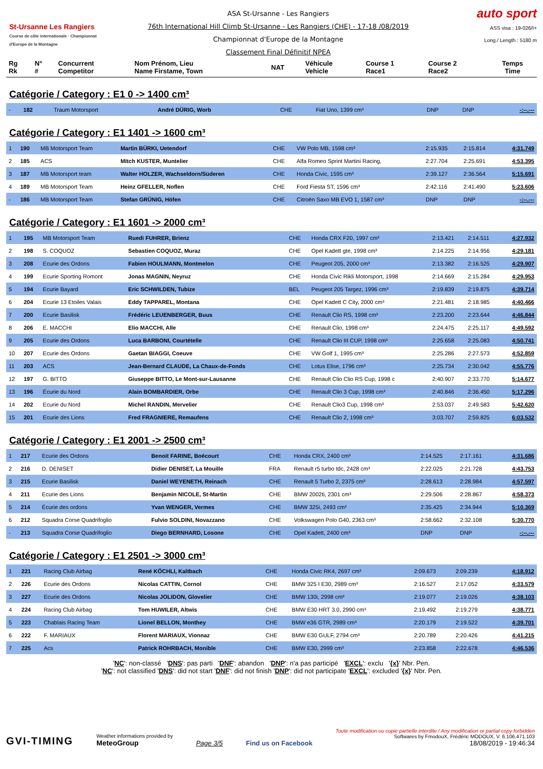St-Ursanne Les Rangiers
Course de côte internationale · Championnat d'Europe de la Montagne
ASA St-Ursanne - Les Rangiers
76th International Hill Climb St-Ursanne - Les Rangiers (CHE) - 17-18 /08/2019
Championnat d'Europe de la Montagne
Classement Final Définitif NPEA
auto sport
ASS visa : 19-026/I+
Long./ Length : 5180 m
| Rg Rk | N° # | Concurrent Competitor | Nom Prénom, Lieu Name Firstame, Town | NAT | Véhicule Vehicle | Course 1 Race1 | Course 2 Race2 | Temps Time |
| --- | --- | --- | --- | --- | --- | --- | --- | --- |
Catégorie / Category : E1 0 -> 1400 cm³
| - | 182 | Traum Motorsport | André DÜRIG, Worb | CHE | Fiat Uno, 1399 cm³ | DNP | DNP | -:--.--- |
Catégorie / Category : E1 1401 -> 1600 cm³
| 1 | 190 | MB Motorsport Team | Martin BÜRKI, Uetendorf | CHE | VW Polo MB, 1598 cm³ | 2:15.935 | 2:15.814 | 4:31.749 |
| 2 | 185 | ACS | Mitch KUSTER, Muntelier | CHE | Alfa Romeo Sprint Martini Racing, | 2:27.704 | 2:25.691 | 4:53.395 |
| 3 | 187 | MB Motorsport team | Walter HOLZER, Wachseldorn/Süderen | CHE | Honda Civic, 1595 cm³ | 2:39.127 | 2:36.564 | 5:15.691 |
| 4 | 189 | MB Motorsport Team | Heinz GFELLER, Noflen | CHE | Ford Fiesta ST, 1596 cm³ | 2:42.116 | 2:41.490 | 5:23.606 |
| - | 186 | MB Motorsport Team | Stefan GRÜNIG, Höfen | CHE | Citroën Saxo MB EVO 1, 1587 cm³ | DNP | DNP | -:--.--- |
Catégorie / Category : E1 1601 -> 2000 cm³
| 1 | 195 | MB Motorsport Team | Ruedi FUHRER, Brienz | CHE | Honda CRX F20, 1997 cm³ | 2:13.421 | 2:14.511 | 4:27.932 |
| 2 | 198 | S. COQUOZ | Sebastien COQUOZ, Muraz | CHE | Opel Kadett gte, 1998 cm³ | 2:14.225 | 2:14.956 | 4:29.181 |
| 3 | 208 | Ecurie des Ordons | Fabien HOULMANN, Montmelon | CHE | Peugeot 205, 2000 cm³ | 2:13.382 | 2:16.525 | 4:29.907 |
| 4 | 199 | Ecurie Sporting Romont | Jonas MAGNIN, Neyruz | CHE | Honda Civic Rikli Motorsport, 1998 | 2:14.669 | 2:15.284 | 4:29.953 |
| 5 | 194 | Ecurie Bayard | Eric SCHWILDEN, Tubize | BEL | Peugeot 205 Targez, 1996 cm³ | 2:19.839 | 2:19.875 | 4:39.714 |
| 6 | 204 | Ecurie 13 Etoiles Valais | Eddy TAPPAREL, Montana | CHE | Opel Kadett C City, 2000 cm³ | 2:21.481 | 2:18.985 | 4:40.466 |
| 7 | 200 | Ecurie Basilisk | Frédéric LEUENBERGER, Buus | CHE | Renault Clio RS, 1998 cm³ | 2:23.200 | 2:23.644 | 4:46.844 |
| 8 | 206 | E. MACCHI | Elio MACCHI, Alle | CHE | Renault Clio, 1998 cm³ | 2:24.475 | 2:25.117 | 4:49.592 |
| 9 | 205 | Ecurie des Ordons | Luca BARBONI, Courtételle | CHE | Renault Clio III CUP, 1998 cm³ | 2:25.658 | 2:25.083 | 4:50.741 |
| 10 | 207 | Ecurie des Ordons | Gaetan BIAGGI, Coeuve | CHE | VW Golf 1, 1995 cm³ | 2:25.286 | 2:27.573 | 4:52.859 |
| 11 | 203 | ACS | Jean-Bernard CLAUDE, La Chaux-de-Fonds | CHE | Lotus Elise, 1796 cm³ | 2:25.734 | 2:30.042 | 4:55.776 |
| 12 | 197 | G. BITTO | Giuseppe BITTO, Le Mont-sur-Lausanne | CHE | Renault Clio Clio RS Cup, 1998 c | 2:40.907 | 2:33.770 | 5:14.677 |
| 13 | 196 | Écurie du Nord | Alain BOMBARDIER, Orbe | CHE | Renault Clio 3 Cup, 1998 cm³ | 2:40.846 | 2:36.450 | 5:17.296 |
| 14 | 202 | Ecurie du Nord | Michel RANDIN, Mervelier | CHE | Renault Clio3 Cup, 1998 cm³ | 2:53.037 | 2:49.583 | 5:42.620 |
| 15 | 201 | Ecurie des Lions | Fred FRAGNIERE, Remaufens | CHE | Renault Clio 2, 1998 cm³ | 3:03.707 | 2:59.825 | 6:03.532 |
Catégorie / Category : E1 2001 -> 2500 cm³
| 1 | 217 | Ecurie des Ordons | Benoit FARINE, Boécourt | CHE | Honda CRX, 2400 cm³ | 2:14.525 | 2:17.161 | 4:31.686 |
| 2 | 216 | D. DENISET | Didier DENISET, La Mouille | FRA | Renault r5 turbo tdc, 2428 cm³ | 2:22.025 | 2:21.728 | 4:43.753 |
| 3 | 215 | Ecurie Basilisk | Daniel WEYENETH, Reinach | CHE | Renault 5 Turbo 2, 2375 cm³ | 2:28.613 | 2:28.984 | 4:57.597 |
| 4 | 211 | Ecurie des Lions | Benjamin NICOLE, St-Martin | CHE | BMW 2002ti, 2301 cm³ | 2:29.506 | 2:28.867 | 4:58.373 |
| 5 | 214 | Écurie des ordons | Yvan WENGER, Vermes | CHE | BMW 325i, 2493 cm³ | 2:35.425 | 2:34.944 | 5:10.369 |
| 6 | 212 | Squadra Corse Quadrifoglio | Fulvio SOLDINI, Novazzano | CHE | Volkswagen Polo G40, 2363 cm³ | 2:58.662 | 2:32.108 | 5:30.770 |
| - | 213 | Squadra Corse Quadrifoglio | Diego BERNHARD, Losone | CHE | Opel Kadett, 2400 cm³ | DNP | DNP | -:--.--- |
Catégorie / Category : E1 2501 -> 3000 cm³
| 1 | 221 | Racing Club Airbag | René KÖCHLI, Kaltbach | CHE | Honda Civic RK4, 2697 cm³ | 2:09.673 | 2:09.239 | 4:18.912 |
| 2 | 226 | Ecurie des Ordons | Nicolas CATTIN, Cornol | CHE | BMW 325 I E30, 2989 cm³ | 2:16.527 | 2:17.052 | 4:33.579 |
| 3 | 227 | Ecurie des Ordons | Nicolas JOLIDON, Glovelier | CHE | BMW 130i, 2998 cm³ | 2:19.077 | 2:19.026 | 4:38.103 |
| 4 | 224 | Racing Club Airbag | Tom HUWILER, Altwis | CHE | BMW E30 HRT 3.0, 2990 cm³ | 2:19.492 | 2:19.279 | 4:38.771 |
| 5 | 223 | Chablais Racing Team | Lionel BELLON, Monthey | CHE | BMW e36 GTR, 2989 cm³ | 2:20.179 | 2:19.522 | 4:39.701 |
| 6 | 222 | F. MARIAUX | Florent MARIAUX, Vionnaz | CHE | BMW E30 GULF, 2794 cm³ | 2:20.789 | 2:20.426 | 4:41.215 |
| 7 | 225 | Acs | Patrick ROHRBACH, Monible | CHE | BMW E30, 2999 cm³ | 2:23.858 | 2:22.678 | 4:46.536 |
'NC': non-classé 'DNS': pas parti 'DNF': abandon 'DNP': n'a pas participé 'EXCL': exclu '{x}' Nbr. Pen.
'NC': not classified 'DNS': did not start 'DNF': did not finish 'DNP': did not participate 'EXCL': excluded '{x}' Nbr. Pen.
GVI-TIMING
Weather informations provided by
MeteoGroup
Page 3/5
Find us on Facebook
Toute modification ou copie partielle interdite / Any modification or partial copy forbidden
Softwares by FmodouX, Frédéric MODOUX, V. 6.106.471.103
18/08/2019 - 19:46:34